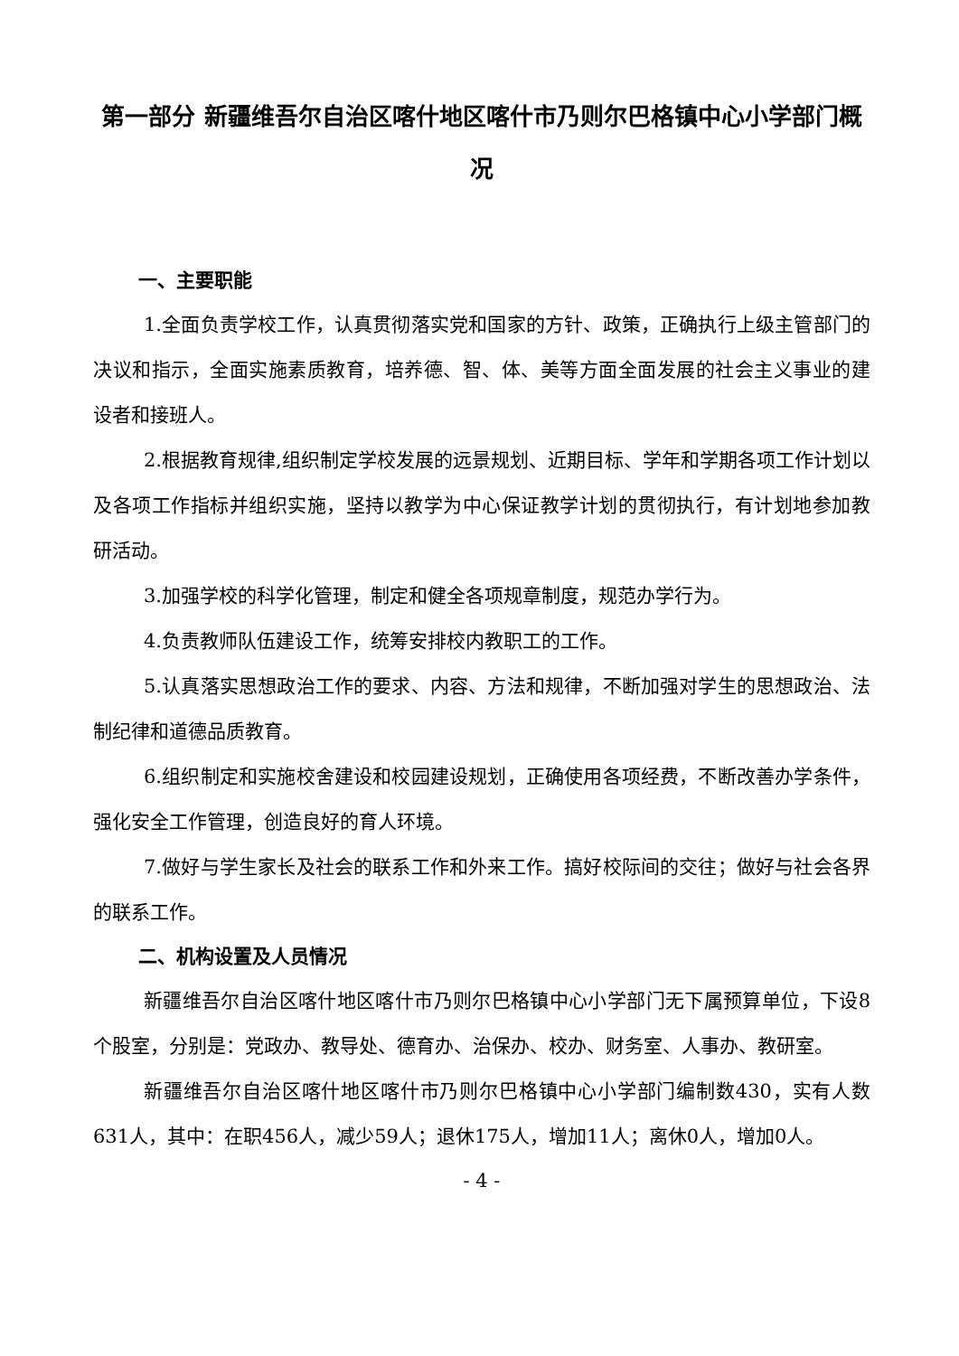第一部分 新疆维吾尔自治区喀什地区喀什市乃则尔巴格镇中心小学部门概况
一、主要职能
1.全面负责学校工作，认真贯彻落实党和国家的方针、政策，正确执行上级主管部门的决议和指示，全面实施素质教育，培养德、智、体、美等方面全面发展的社会主义事业的建设者和接班人。
2.根据教育规律,组织制定学校发展的远景规划、近期目标、学年和学期各项工作计划以及各项工作指标并组织实施，坚持以教学为中心保证教学计划的贯彻执行，有计划地参加教研活动。
3.加强学校的科学化管理，制定和健全各项规章制度，规范办学行为。
4.负责教师队伍建设工作，统筹安排校内教职工的工作。
5.认真落实思想政治工作的要求、内容、方法和规律，不断加强对学生的思想政治、法制纪律和道德品质教育。
6.组织制定和实施校舍建设和校园建设规划，正确使用各项经费，不断改善办学条件，强化安全工作管理，创造良好的育人环境。
7.做好与学生家长及社会的联系工作和外来工作。搞好校际间的交往；做好与社会各界的联系工作。
二、机构设置及人员情况
新疆维吾尔自治区喀什地区喀什市乃则尔巴格镇中心小学部门无下属预算单位，下设8个股室，分别是：党政办、教导处、德育办、治保办、校办、财务室、人事办、教研室。
新疆维吾尔自治区喀什地区喀什市乃则尔巴格镇中心小学部门编制数430，实有人数631人，其中：在职456人，减少59人；退休175人，增加11人；离休0人，增加0人。
- 4 -